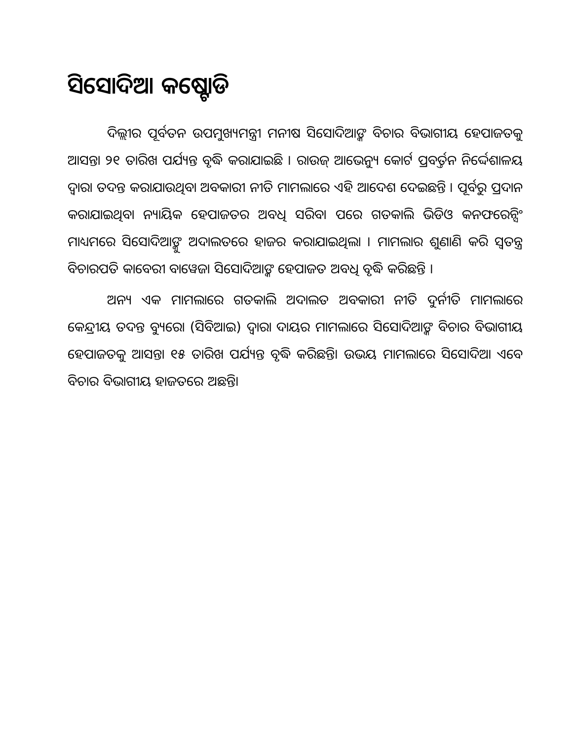ସିସୋଦିଆ କଷ୍ଟୋଡି
ଦିଲ୍ଲୀର ପୂର୍ବତନ ଉପମୁଖ୍ୟମନ୍ତ୍ରୀ ମନୀଷ ସିସୋଦିଆଙ୍କ ବିଚାର ବିଭାଗୀୟ ହେପାଜତକୁ ଆସନ୍ତା ୨୧ ତାରିଖ ପର୍ଯ୍ୟନ୍ତ ବୃଦ୍ଧି କରାଯାଇଛି । ରାଉଜ୍ ଆଭେନ୍ୟୁ କୋର୍ଟ ପ୍ରବର୍ତ୍ତନ ନିର୍ଦ୍ଦେଶାଳୟ ଦ୍ୱାରା ତଦନ୍ତ କରାଯାଉଥିବା ଅବକାରୀ ନୀତି ମାମଲାରେ ଏହି ଆଦେଶ ଦେଇଛନ୍ତି । ପୂର୍ବରୁ ପ୍ରଦାନ କରାଯାଇଥିବା ନ୍ୟାୟିକ ହେପାଜତର ଅବଧି ସରିବା ପରେ ଗତକାଲି ଭିଡିଓ କନଫରେନ୍ସିଂ ମାଧ୍ୟମରେ ସିସୋଦିଆଙ୍କୁ ଅଦାଲତରେ ହାଜର କରାଯାଇଥିଲା । ମାମଲାର ଶୁଣାଣି କରି ସ୍ୱତନ୍ତ୍ର ବିଚାରପତି କାବେରୀ ବାୱେଜା ସିସୋଦିଆଙ୍କ ହେପାଜତ ଅବଧି ବୃଦ୍ଧି କରିଛନ୍ତି ।
ଅନ୍ୟ ଏକ ମାମଲାରେ ଗତକାଲି ଅଦାଲତ ଅବକାରୀ ନୀତି ଦୁର୍ନୀତି ମାମଲାରେ କେନ୍ଦ୍ରୀୟ ତଦନ୍ତ ବ୍ୟୁରୋ (ସିବିଆଇ) ଦ୍ୱାରା ଦାୟର ମାମଲାରେ ସିସୋଦିଆଙ୍କ ବିଚାର ବିଭାଗୀୟ ହେପାଜତକୁ ଆସନ୍ତା ୧୫ ତାରିଖ ପର୍ଯ୍ୟନ୍ତ ବୃଦ୍ଧି କରିଛନ୍ତି। ଉଭୟ ମାମଲାରେ ସିସୋଦିଆ ଏବେ ବିଚାର ବିଭାଗୀୟ ହାଜତରେ ଅଛନ୍ତି।